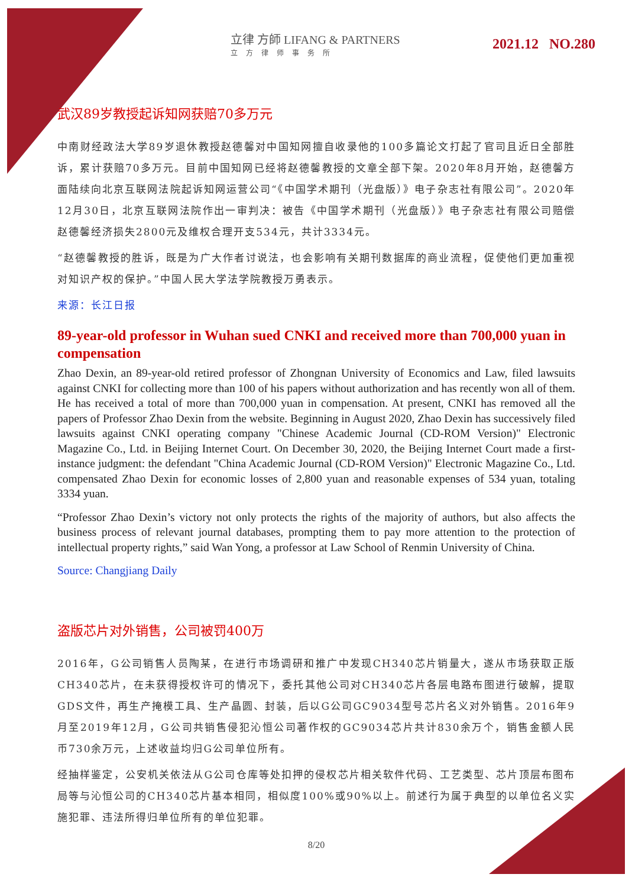立律 方師 LIFANG & PARTNERS
立方律师事务所
2021.12 NO.280
武汉89岁教授起诉知网获赔70多万元
中南财经政法大学89岁退休教授赵德馨对中国知网擅自收录他的100多篇论文打起了官司且近日全部胜诉，累计获赔70多万元。目前中国知网已经将赵德馨教授的文章全部下架。2020年8月开始，赵德馨方面陆续向北京互联网法院起诉知网运营公司“《中国学术期刊（光盘版）》电子杂志社有限公司”。2020年12月30日，北京互联网法院作出一审判决：被告《中国学术期刊（光盘版）》电子杂志社有限公司赔偿赵德馨经济损失2800元及维权合理开支534元，共计3334元。
“赵德馨教授的胜诉，既是为广大作者讨说法，也会影响有关期刊数据库的商业流程，促使他们更加重视对知识产权的保护。”中国人民大学法学院教授万勇表示。
来源：长江日报
89-year-old professor in Wuhan sued CNKI and received more than 700,000 yuan in compensation
Zhao Dexin, an 89-year-old retired professor of Zhongnan University of Economics and Law, filed lawsuits against CNKI for collecting more than 100 of his papers without authorization and has recently won all of them. He has received a total of more than 700,000 yuan in compensation. At present, CNKI has removed all the papers of Professor Zhao Dexin from the website. Beginning in August 2020, Zhao Dexin has successively filed lawsuits against CNKI operating company "Chinese Academic Journal (CD-ROM Version)" Electronic Magazine Co., Ltd. in Beijing Internet Court. On December 30, 2020, the Beijing Internet Court made a first-instance judgment: the defendant "China Academic Journal (CD-ROM Version)" Electronic Magazine Co., Ltd. compensated Zhao Dexin for economic losses of 2,800 yuan and reasonable expenses of 534 yuan, totaling 3334 yuan.
“Professor Zhao Dexin’s victory not only protects the rights of the majority of authors, but also affects the business process of relevant journal databases, prompting them to pay more attention to the protection of intellectual property rights,” said Wan Yong, a professor at Law School of Renmin University of China.
Source: Changjiang Daily
盗版芯片对外销售，公司被罚400万
2016年，G公司销售人员陶某，在进行市场调研和推广中发现CH340芯片销量大，遂从市场获取正版CH340芯片，在未获得授权许可的情况下，委托其他公司对CH340芯片各层电路布图进行破解，提取GDS文件，再生产掩模工具、生产晶圆、封装，后以G公司GC9034型号芯片名义对外销售。2016年9月至2019年12月，G公司共销售侵犯沁恒公司著作权的GC9034芯片共计830余万个，销售金额人民币730余万元，上述收益均归G公司单位所有。
经抽样鉴定，公安机关依法从G公司仓库等处扣押的侵权芯片相关软件代码、工艺类型、芯片顶层布图布局等与沁恒公司的CH340芯片基本相同，相似度100%或90%以上。前述行为属于典型的以单位名义实施犯罪、违法所得归单位所有的单位犯罪。
8/20